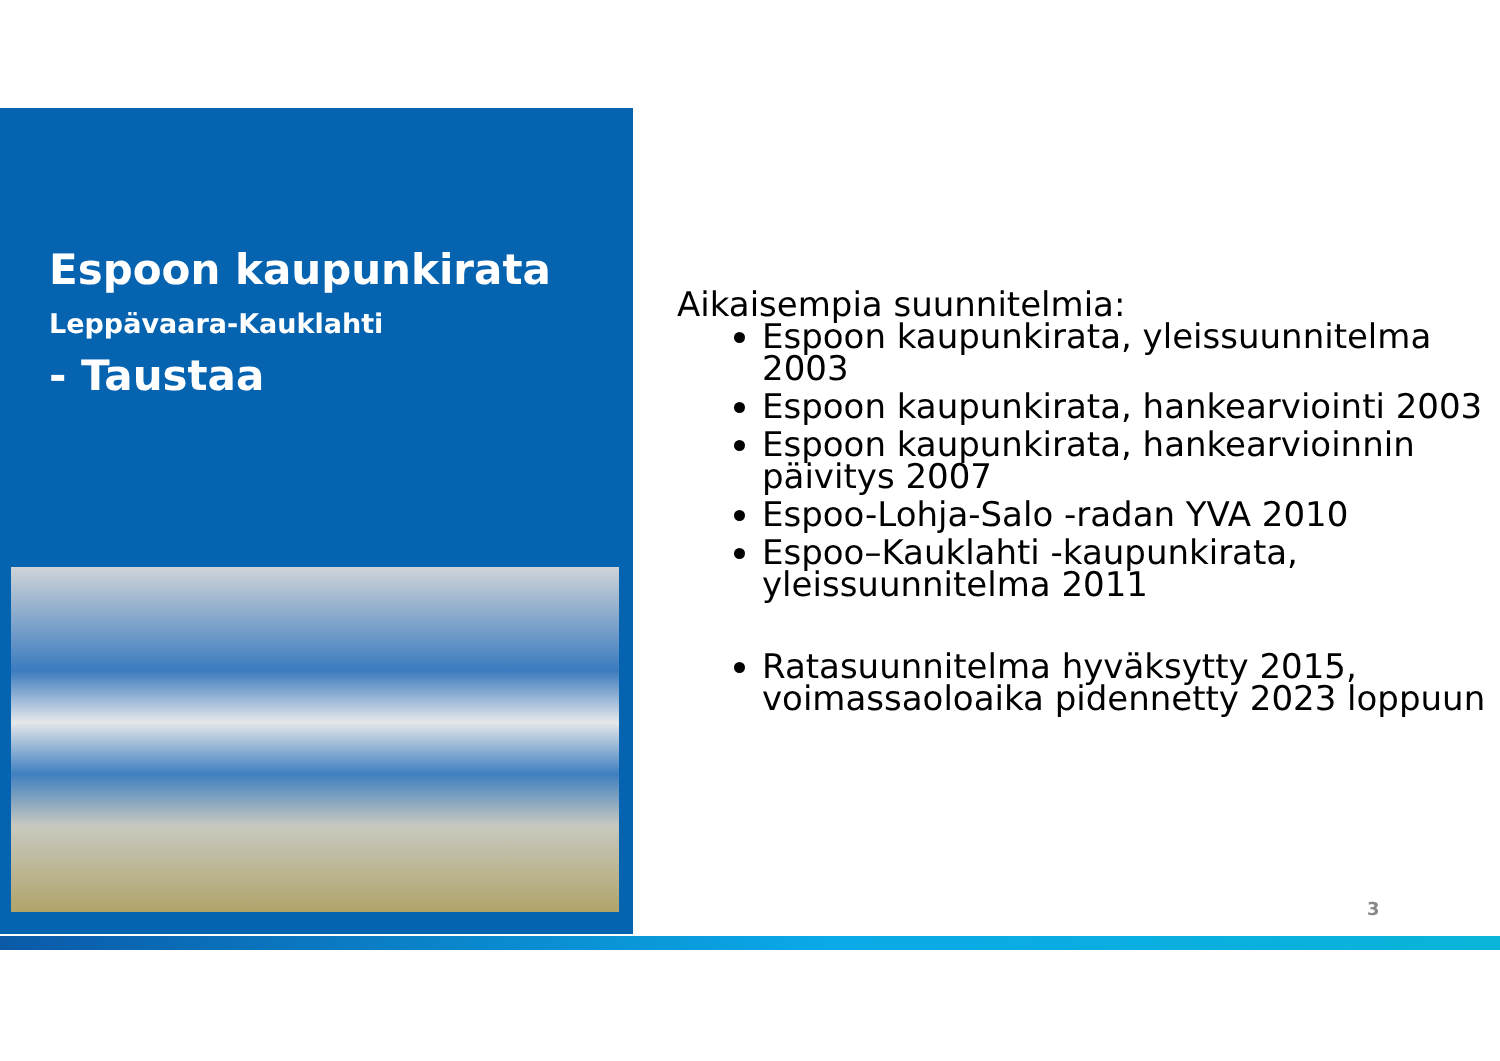Espoon kaupunkirata
Leppävaara-Kauklahti
- Taustaa
Aikaisempia suunnitelmia:
Espoon kaupunkirata, yleissuunnitelma 2003
Espoon kaupunkirata, hankearviointi 2003
Espoon kaupunkirata, hankearvioinnin päivitys 2007
Espoo-Lohja-Salo -radan YVA 2010
Espoo–Kauklahti -kaupunkirata, yleissuunnitelma 2011
Ratasuunnitelma hyväksytty 2015, voimassaoloaika pidennetty 2023 loppuun
3